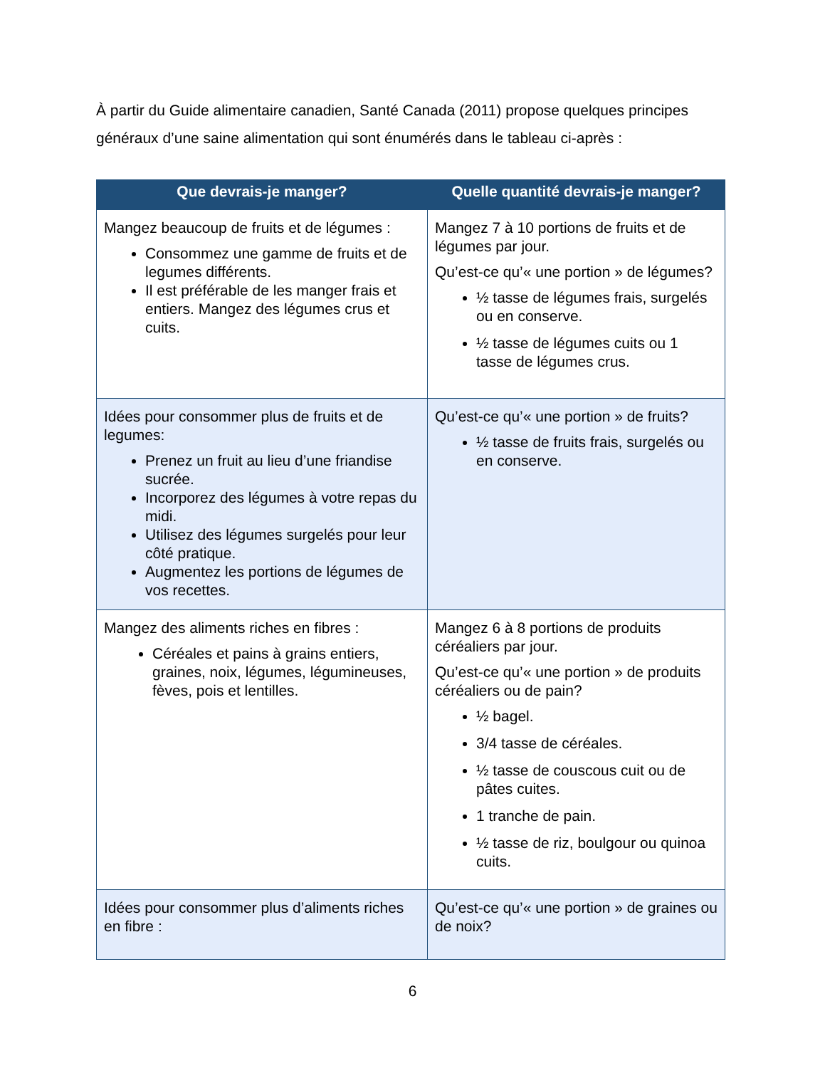À partir du Guide alimentaire canadien, Santé Canada (2011) propose quelques principes généraux d’une saine alimentation qui sont énumérés dans le tableau ci-après :
| Que devrais-je manger? | Quelle quantité devrais-je manger? |
| --- | --- |
| Mangez beaucoup de fruits et de légumes : Consommez une gamme de fruits et de legumes différents. Il est préférable de les manger frais et entiers. Mangez des légumes crus et cuits. | Mangez 7 à 10 portions de fruits et de légumes par jour. Qu’est-ce qu’« une portion » de légumes? ½ tasse de légumes frais, surgelés ou en conserve. ½ tasse de légumes cuits ou 1 tasse de légumes crus. |
| Idées pour consommer plus de fruits et de legumes: Prenez un fruit au lieu d’une friandise sucrée. Incorporez des légumes à votre repas du midi. Utilisez des légumes surgelés pour leur côté pratique. Augmentez les portions de légumes de vos recettes. | Qu’est-ce qu’« une portion » de fruits? ½ tasse de fruits frais, surgelés ou en conserve. |
| Mangez des aliments riches en fibres : Céréales et pains à grains entiers, graines, noix, légumes, légumineuses, fèves, pois et lentilles. | Mangez 6 à 8 portions de produits céréaliers par jour. Qu’est-ce qu’« une portion » de produits céréaliers ou de pain? ½ bagel. 3/4 tasse de céréales. ½ tasse de couscous cuit ou de pâtes cuites. 1 tranche de pain. ½ tasse de riz, boulgour ou quinoa cuits. |
| Idées pour consommer plus d’aliments riches en fibre : | Qu’est-ce qu’« une portion » de graines ou de noix? |
6